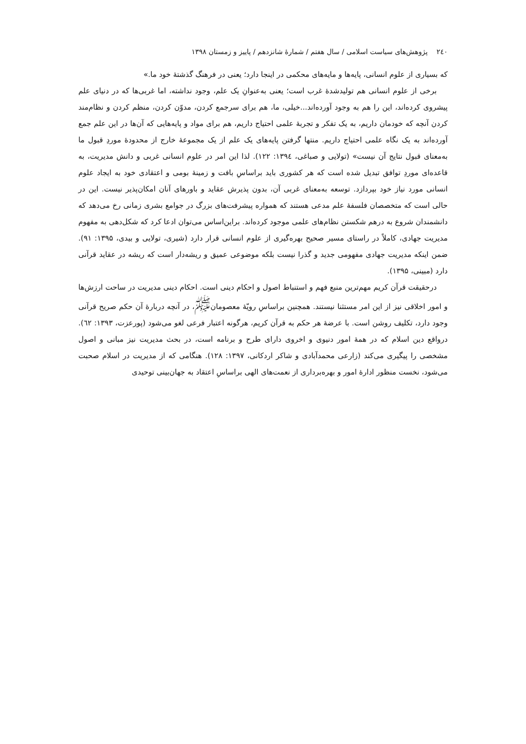۲٤۰ پژوهش‌های سیاست اسلامی / سال هفتم / شمارهٔ شانزدهم / پاییز و زمستان ۱۳۹۸
که بسیاری از علوم انسانی، پایه‌ها و مایه‌های محکمی در اینجا دارد؛ یعنی در فرهنگ گذشتهٔ خود ما.»
برخی از علوم انسانی هم تولیدشدهٔ غرب است؛ یعنی به‌عنوانِ یک علم، وجود نداشته، اما غربی‌ها که در دنیای علم پیشروی کرده‌اند، این را هم به وجود آورده‌اند...خیلی، ما، هم برای سرجمع کردن، مدوّن کردن، منظم کردن و نظام‌مند کردن آنچه که خودمان داریم، به یک تفکر و تجربهٔ علمی احتیاج داریم، هم برای مواد و پایه‌هایی که آن‌ها در این علم جمع آورده‌اند به یک نگاه علمی احتیاج داریم. منتها گرفتن پایه‌های یک علم از یک مجموعهٔ خارج از محدودهٔ موردِ قبول ما به‌معنای قبول نتایج آن نیست» (تولایی و صباغی، ۱۳۹٤: ۱۲۲). لذا این امر در علوم انسانی غربی و دانش مدیریت، به قاعده‌ای موردِ توافق تبدیل شده است که هر کشوری باید براساسِ بافت و زمینهٔ بومی و اعتقادی خود به ایجاد علوم انسانی مورد نیاز خود بپردازد. توسعه به‌معنای غربی آن، بدون پذیرش عقاید و باورهای آنان امکان‌پذیر نیست. این در حالی است که متخصصان فلسفهٔ علم مدعی هستند که همواره پیشرفت‌های بزرگ در جوامع بشری زمانی رخ می‌دهد که دانشمندان شروع به درهم شکستن نظام‌های علمی موجود کرده‌اند. براین‌اساس می‌توان ادعا کرد که شکل‌دهی به مفهوم مدیریت جهادی، کاملاً در راستای مسیر صحیح بهره‌گیری از علوم انسانی قرار دارد (شیری، تولایی و بیدی، ۱۳۹۵: ۹۱). ضمن اینکه مدیریت جهادی مفهومی جدید و گذرا نیست بلکه موضوعی عمیق و ریشه‌دار است که ریشه در عقاید قرآنی دارد (مبینی، ۱۳۹۵).
درحقیقت قرآن کریم مهم‌ترین منبع فهم و استنباط اصول و احکام دینی است. احکام دینی مدیریت در ساحت ارزش‌ها و امور اخلاقی نیز از این امر مستثنا نیستند. همچنین براساسِ رویّهٔ معصومان<sup>ﷺ</sup>، در آنچه دربارهٔ آن حکم صریح قرآنی وجود دارد، تکلیف روشن است. با عرضهٔ هر حکم به قرآن کریم، هرگونه اعتبار فرعی لغو می‌شود (پورعزت، ۱۳۹۳: ٦۲). درواقع دین اسلام که در همهٔ امور دنیوی و اخروی دارای طرح و برنامه است، در بحث مدیریت نیز مبانی و اصول مشخصی را پیگیری می‌کند (زارعی محمدآبادی و شاکر اردکانی، ۱۳۹۷: ۱۲۸). هنگامی که از مدیریت در اسلام صحبت می‌شود، نخست منظور ادارهٔ امور و بهره‌برداری از نعمت‌های الهی براساسِ اعتقاد به جهان‌بینی توحیدی